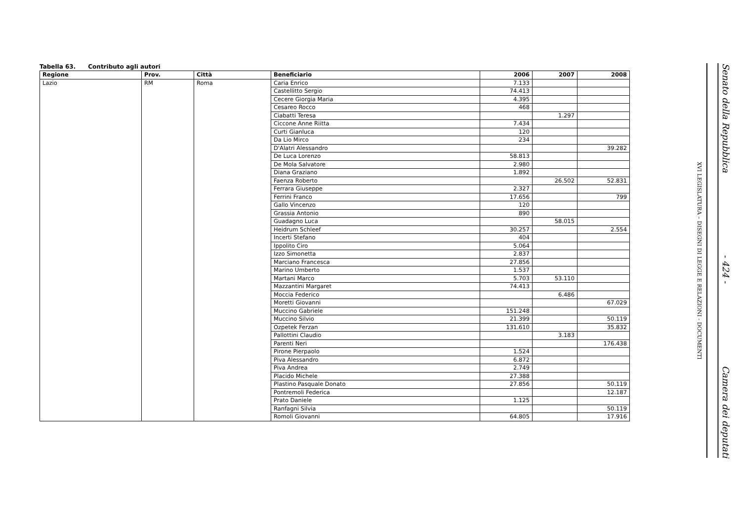Tabella 63. Contributo agli autori
| Regione | Prov. | Città | Beneficiario | 2006 | 2007 | 2008 |
| --- | --- | --- | --- | --- | --- | --- |
| Lazio | RM | Roma | Caria Enrico | 7.133 | | |
| | | | Castellitto Sergio | 74.413 | | |
| | | | Cecere Giorgia Maria | 4.395 | | |
| | | | Cesareo Rocco | 468 | | |
| | | | Ciabatti Teresa | | 1.297 | |
| | | | Ciccone Anne Riitta | 7.434 | | |
| | | | Curti Gianluca | 120 | | |
| | | | Da Lio Mirco | 234 | | |
| | | | D'Alatri Alessandro | | | 39.282 |
| | | | De Luca Lorenzo | 58.813 | | |
| | | | De Mola Salvatore | 2.980 | | |
| | | | Diana Graziano | 1.892 | | |
| | | | Faenza Roberto | | 26.502 | 52.831 |
| | | | Ferrara Giuseppe | 2.327 | | |
| | | | Ferrini Franco | 17.656 | | 799 |
| | | | Gallo Vincenzo | 120 | | |
| | | | Grassia Antonio | 890 | | |
| | | | Guadagno Luca | | 58.015 | |
| | | | Heidrum Schleef | 30.257 | | 2.554 |
| | | | Incerti Stefano | 404 | | |
| | | | Ippolito Ciro | 5.064 | | |
| | | | Izzo Simonetta | 2.837 | | |
| | | | Marciano Francesca | 27.856 | | |
| | | | Marino Umberto | 1.537 | | |
| | | | Martani Marco | 5.703 | 53.110 | |
| | | | Mazzantini Margaret | 74.413 | | |
| | | | Moccia Federico | | 6.486 | |
| | | | Moretti Giovanni | | | 67.029 |
| | | | Muccino Gabriele | 151.248 | | |
| | | | Muccino Silvio | 21.399 | | 50.119 |
| | | | Ozpetek Ferzan | 131.610 | | 35.832 |
| | | | Pallottini Claudio | | 3.183 | |
| | | | Parenti Neri | | | 176.438 |
| | | | Pirone Pierpaolo | 1.524 | | |
| | | | Piva Alessandro | 6.872 | | |
| | | | Piva Andrea | 2.749 | | |
| | | | Placido Michele | 27.388 | | |
| | | | Plastino Pasquale Donato | 27.856 | | 50.119 |
| | | | Pontremoli Federica | | | 12.187 |
| | | | Prato Daniele | 1.125 | | |
| | | | Ranfagni Silvia | | | 50.119 |
| | | | Romoli Giovanni | 64.805 | | 17.916 |
Senato della Repubblica - 424 - Camera dei deputati
XVI LEGISLATURA – DISEGNI DI LEGGE E RELAZIONI - DOCUMENTI